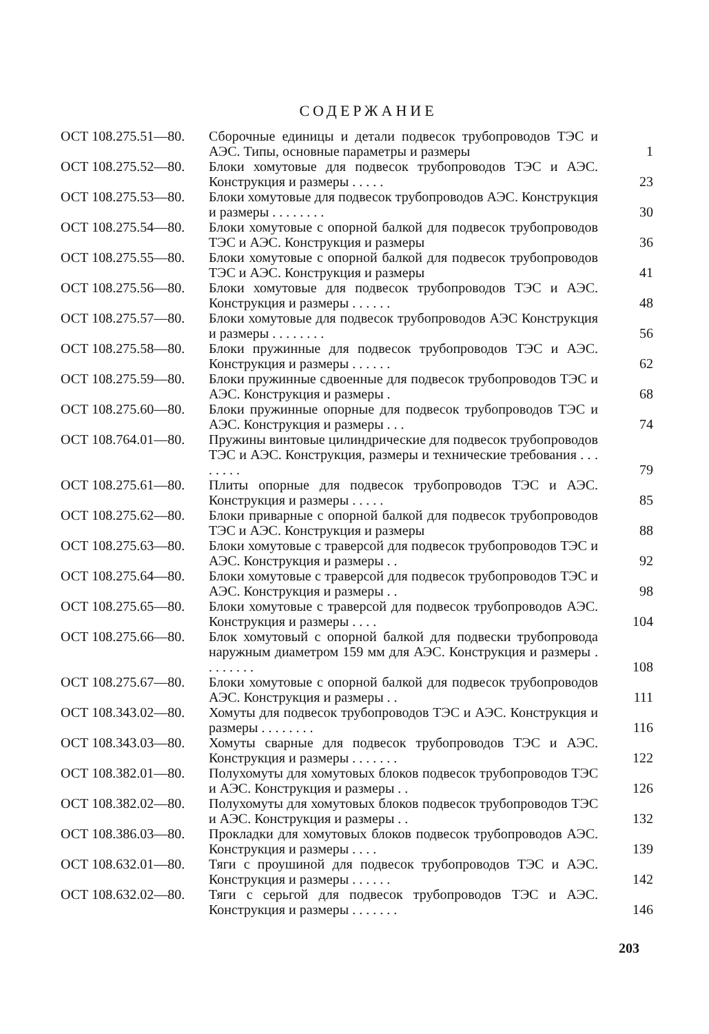СОДЕРЖАНИЕ
| ОСТ 108.275.51—80. | Сборочные единицы и детали подвесок трубопроводов ТЭС и АЭС. Типы, основные параметры и размеры | 1 |
| ОСТ 108.275.52—80. | Блоки хомутовые для подвесок трубопроводов ТЭС и АЭС. Конструкция и размеры . . . . . | 23 |
| ОСТ 108.275.53—80. | Блоки хомутовые для подвесок трубопроводов АЭС. Конструкция и размеры . . . . . . . . | 30 |
| ОСТ 108.275.54—80. | Блоки хомутовые с опорной балкой для подвесок трубопроводов ТЭС и АЭС. Конструкция и размеры | 36 |
| ОСТ 108.275.55—80. | Блоки хомутовые с опорной балкой для подвесок трубопроводов ТЭС и АЭС. Конструкция и размеры | 41 |
| ОСТ 108.275.56—80. | Блоки хомутовые для подвесок трубопроводов ТЭС и АЭС. Конструкция и размеры . . . . . . | 48 |
| ОСТ 108.275.57—80. | Блоки хомутовые для подвесок трубопроводов АЭС Конструкция и размеры . . . . . . . . | 56 |
| ОСТ 108.275.58—80. | Блоки пружинные для подвесок трубопроводов ТЭС и АЭС. Конструкция и размеры . . . . . . | 62 |
| ОСТ 108.275.59—80. | Блоки пружинные сдвоенные для подвесок трубопроводов ТЭС и АЭС. Конструкция и размеры . | 68 |
| ОСТ 108.275.60—80. | Блоки пружинные опорные для подвесок трубопроводов ТЭС и АЭС. Конструкция и размеры . . . | 74 |
| ОСТ 108.764.01—80. | Пружины винтовые цилиндрические для подвесок трубопроводов ТЭС и АЭС. Конструкция, размеры и технические требования . . . . . . . . | 79 |
| ОСТ 108.275.61—80. | Плиты опорные для подвесок трубопроводов ТЭС и АЭС. Конструкция и размеры . . . . . | 85 |
| ОСТ 108.275.62—80. | Блоки приварные с опорной балкой для подвесок трубопроводов ТЭС и АЭС. Конструкция и размеры | 88 |
| ОСТ 108.275.63—80. | Блоки хомутовые с траверсой для подвесок трубопроводов ТЭС и АЭС. Конструкция и размеры . . | 92 |
| ОСТ 108.275.64—80. | Блоки хомутовые с траверсой для подвесок трубопроводов ТЭС и АЭС. Конструкция и размеры . . | 98 |
| ОСТ 108.275.65—80. | Блоки хомутовые с траверсой для подвесок трубопроводов АЭС. Конструкция и размеры . . . . | 104 |
| ОСТ 108.275.66—80. | Блок хомутовый с опорной балкой для подвески трубопровода наружным диаметром 159 мм для АЭС. Конструкция и размеры . . . . . . . . | 108 |
| ОСТ 108.275.67—80. | Блоки хомутовые с опорной балкой для подвесок трубопроводов АЭС. Конструкция и размеры . . | 111 |
| ОСТ 108.343.02—80. | Хомуты для подвесок трубопроводов ТЭС и АЭС. Конструкция и размеры . . . . . . . . | 116 |
| ОСТ 108.343.03—80. | Хомуты сварные для подвесок трубопроводов ТЭС и АЭС. Конструкция и размеры . . . . . . . | 122 |
| ОСТ 108.382.01—80. | Полухомуты для хомутовых блоков подвесок трубопроводов ТЭС и АЭС. Конструкция и размеры . . | 126 |
| ОСТ 108.382.02—80. | Полухомуты для хомутовых блоков подвесок трубопроводов ТЭС и АЭС. Конструкция и размеры . . | 132 |
| ОСТ 108.386.03—80. | Прокладки для хомутовых блоков подвесок трубопроводов АЭС. Конструкция и размеры . . . . | 139 |
| ОСТ 108.632.01—80. | Тяги с проушиной для подвесок трубопроводов ТЭС и АЭС. Конструкция и размеры . . . . . . | 142 |
| ОСТ 108.632.02—80. | Тяги с серьгой для подвесок трубопроводов ТЭС и АЭС. Конструкция и размеры . . . . . . . | 146 |
203